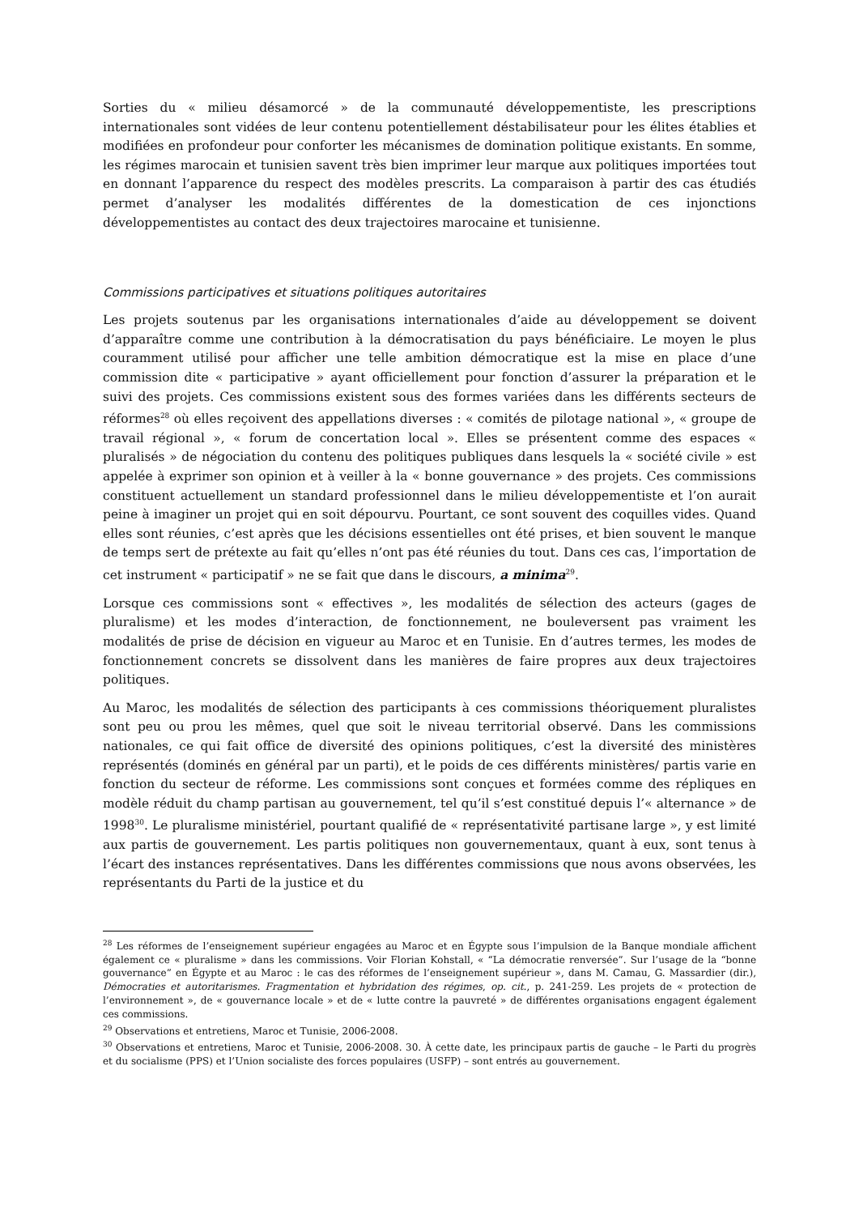Sorties du « milieu désamorcé » de la communauté développementiste, les prescriptions internationales sont vidées de leur contenu potentiellement déstabilisateur pour les élites établies et modifiées en profondeur pour conforter les mécanismes de domination politique existants. En somme, les régimes marocain et tunisien savent très bien imprimer leur marque aux politiques importées tout en donnant l’apparence du respect des modèles prescrits. La comparaison à partir des cas étudiés permet d’analyser les modalités différentes de la domestication de ces injonctions développementistes au contact des deux trajectoires marocaine et tunisienne.
Commissions participatives et situations politiques autoritaires
Les projets soutenus par les organisations internationales d’aide au développement se doivent d’apparaître comme une contribution à la démocratisation du pays bénéficiaire. Le moyen le plus couramment utilisé pour afficher une telle ambition démocratique est la mise en place d’une commission dite « participative » ayant officiellement pour fonction d’assurer la préparation et le suivi des projets. Ces commissions existent sous des formes variées dans les différents secteurs de réformes<sup>28</sup> où elles reçoivent des appellations diverses : « comités de pilotage national », « groupe de travail régional », « forum de concertation local ». Elles se présentent comme des espaces « pluralisés » de négociation du contenu des politiques publiques dans lesquels la « société civile » est appelée à exprimer son opinion et à veiller à la « bonne gouvernance » des projets. Ces commissions constituent actuellement un standard professionnel dans le milieu développementiste et l’on aurait peine à imaginer un projet qui en soit dépourvu. Pourtant, ce sont souvent des coquilles vides. Quand elles sont réunies, c’est après que les décisions essentielles ont été prises, et bien souvent le manque de temps sert de prétexte au fait qu’elles n’ont pas été réunies du tout. Dans ces cas, l’importation de cet instrument « participatif » ne se fait que dans le discours, a minima<sup>29</sup>.
Lorsque ces commissions sont « effectives », les modalités de sélection des acteurs (gages de pluralisme) et les modes d’interaction, de fonctionnement, ne bouleversent pas vraiment les modalités de prise de décision en vigueur au Maroc et en Tunisie. En d’autres termes, les modes de fonctionnement concrets se dissolvent dans les manières de faire propres aux deux trajectoires politiques.
Au Maroc, les modalités de sélection des participants à ces commissions théoriquement pluralistes sont peu ou prou les mêmes, quel que soit le niveau territorial observé. Dans les commissions nationales, ce qui fait office de diversité des opinions politiques, c’est la diversité des ministères représentés (dominés en général par un parti), et le poids de ces différents ministères/ partis varie en fonction du secteur de réforme. Les commissions sont conçues et formées comme des répliques en modèle réduit du champ partisan au gouvernement, tel qu’il s’est constitué depuis l’« alternance » de 1998<sup>30</sup>. Le pluralisme ministériel, pourtant qualifié de « représentativité partisane large », y est limité aux partis de gouvernement. Les partis politiques non gouvernementaux, quant à eux, sont tenus à l’écart des instances représentatives. Dans les différentes commissions que nous avons observées, les représentants du Parti de la justice et du
<sup>28</sup> Les réformes de l’enseignement supérieur engagées au Maroc et en Égypte sous l’impulsion de la Banque mondiale affichent également ce « pluralisme » dans les commissions. Voir Florian Kohstall, « “La démocratie renversée”. Sur l’usage de la “bonne gouvernance” en Égypte et au Maroc : le cas des réformes de l’enseignement supérieur », dans M. Camau, G. Massardier (dir.), Démocraties et autoritarismes. Fragmentation et hybridation des régimes, op. cit., p. 241-259. Les projets de « protection de l’environnement », de « gouvernance locale » et de « lutte contre la pauvreté » de différentes organisations engagent également ces commissions.
<sup>29</sup> Observations et entretiens, Maroc et Tunisie, 2006-2008.
<sup>30</sup> Observations et entretiens, Maroc et Tunisie, 2006-2008. 30. À cette date, les principaux partis de gauche – le Parti du progrès et du socialisme (PPS) et l’Union socialiste des forces populaires (USFP) – sont entrés au gouvernement.